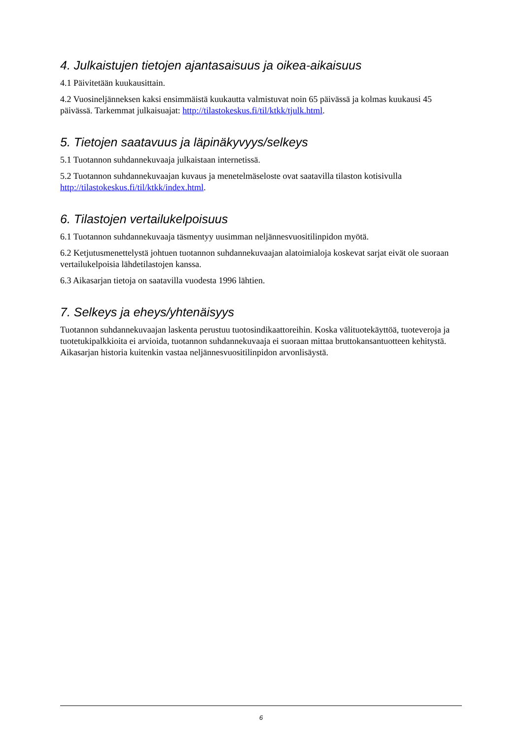4. Julkaistujen tietojen ajantasaisuus ja oikea-aikaisuus
4.1 Päivitetään kuukausittain.
4.2 Vuosineljänneksen kaksi ensimmäistä kuukautta valmistuvat noin 65 päivässä ja kolmas kuukausi 45 päivässä. Tarkemmat julkaisuajat: http://tilastokeskus.fi/til/ktkk/tjulk.html.
5. Tietojen saatavuus ja läpinäkyvyys/selkeys
5.1 Tuotannon suhdannekuvaaja julkaistaan internetissä.
5.2 Tuotannon suhdannekuvaajan kuvaus ja menetelmäseloste ovat saatavilla tilaston kotisivulla http://tilastokeskus.fi/til/ktkk/index.html.
6. Tilastojen vertailukelpoisuus
6.1 Tuotannon suhdannekuvaaja täsmentyy uusimman neljännesvuositilinpidon myötä.
6.2 Ketjutusmenettelystä johtuen tuotannon suhdannekuvaajan alatoimialoja koskevat sarjat eivät ole suoraan vertailukelpoisia lähdetilastojen kanssa.
6.3 Aikasarjan tietoja on saatavilla vuodesta 1996 lähtien.
7. Selkeys ja eheys/yhtenäisyys
Tuotannon suhdannekuvaajan laskenta perustuu tuotosindikaattoreihin. Koska välituotekäyttöä, tuoteveroja ja tuotetukipalkkioita ei arvioida, tuotannon suhdannekuvaaja ei suoraan mittaa bruttokansantuotteen kehitystä. Aikasarjan historia kuitenkin vastaa neljännesvuositilinpidon arvonlisäystä.
6